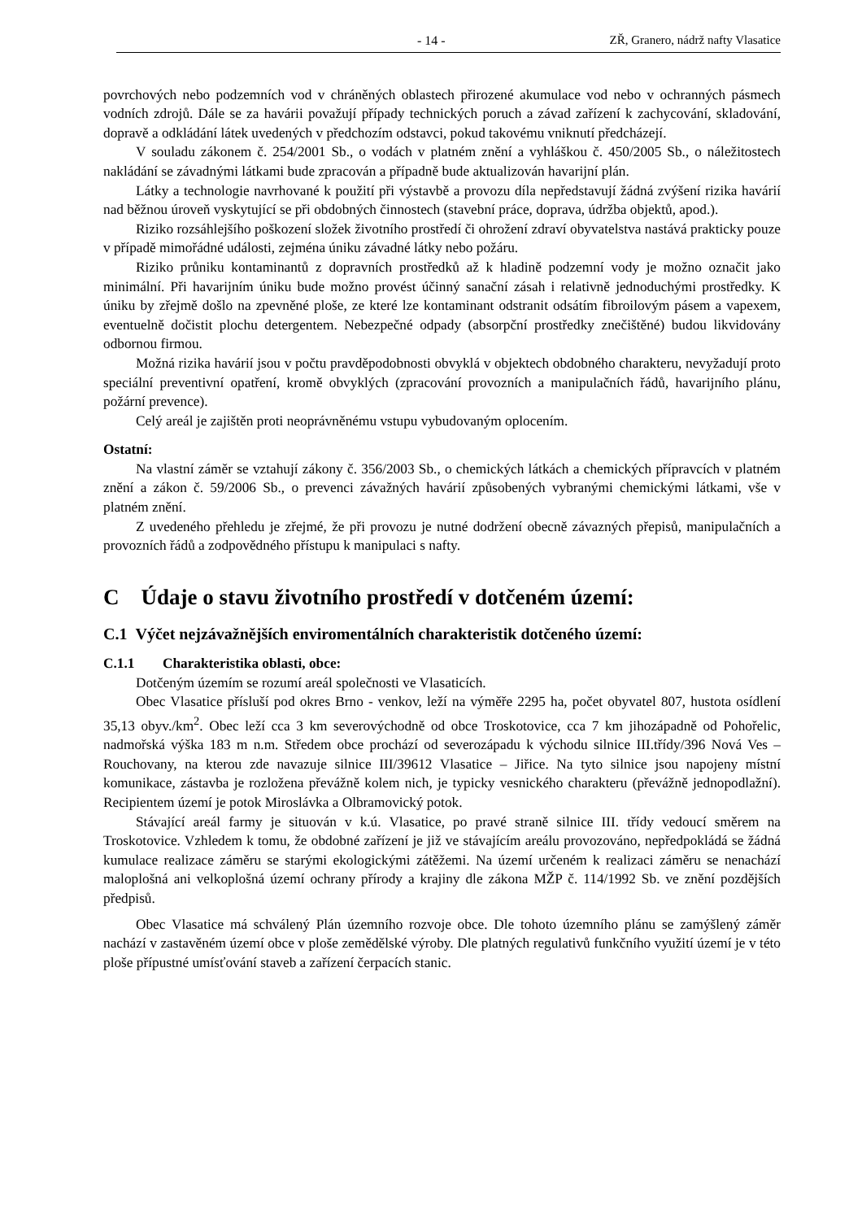- 14 - ZŘ, Granero, nádrž nafty Vlasatice
povrchových nebo podzemních vod v chráněných oblastech přirozené akumulace vod nebo v ochranných pásmech vodních zdrojů. Dále se za havárii považují případy technických poruch a závad zařízení k zachycování, skladování, dopravě a odkládání látek uvedených v předchozím odstavci, pokud takovému vniknutí předcházejí.
V souladu zákonem č. 254/2001 Sb., o vodách v platném znění a vyhláškou č. 450/2005 Sb., o náležitostech nakládání se závadnými látkami bude zpracován a případně bude aktualizován havarijní plán.
Látky a technologie navrhované k použití při výstavbě a provozu díla nepředstavují žádná zvýšení rizika havárií nad běžnou úroveň vyskytující se při obdobných činnostech (stavební práce, doprava, údržba objektů, apod.).
Riziko rozsáhlejšího poškození složek životního prostředí či ohrožení zdraví obyvatelstva nastává prakticky pouze v případě mimořádné události, zejména úniku závadné látky nebo požáru.
Riziko průniku kontaminantů z dopravních prostředků až k hladině podzemní vody je možno označit jako minimální. Při havarijním úniku bude možno provést účinný sanační zásah i relativně jednoduchými prostředky. K úniku by zřejmě došlo na zpevněné ploše, ze které lze kontaminant odstranit odsátím fibroilovým pásem a vapexem, eventuelně dočistit plochu detergentem. Nebezpečné odpady (absorpční prostředky znečištěné) budou likvidovány odbornou firmou.
Možná rizika havárií jsou v počtu pravděpodobnosti obvyklá v objektech obdobného charakteru, nevyžadují proto speciální preventivní opatření, kromě obvyklých (zpracování provozních a manipulačních řádů, havarijního plánu, požární prevence).
Celý areál je zajištěn proti neoprávněnému vstupu vybudovaným oplocením.
Ostatní:
Na vlastní záměr se vztahují zákony č. 356/2003 Sb., o chemických látkách a chemických přípravcích v platném znění a zákon č. 59/2006 Sb., o prevenci závažných havárií způsobených vybranými chemickými látkami, vše v platném znění.
Z uvedeného přehledu je zřejmé, že při provozu je nutné dodržení obecně závazných přepisů, manipulačních a provozních řádů a zodpovědného přístupu k manipulaci s nafty.
C Údaje o stavu životního prostředí v dotčeném území:
C.1 Výčet nejzávažnějších enviromentálních charakteristik dotčeného území:
C.1.1 Charakteristika oblasti, obce:
Dotčeným územím se rozumí areál společnosti ve Vlasaticích.
Obec Vlasatice přísluší pod okres Brno - venkov, leží na výměře 2295 ha, počet obyvatel 807, hustota osídlení 35,13 obyv./km<sup>2</sup>. Obec leží cca 3 km severovýchodně od obce Troskotovice, cca 7 km jihozápadně od Pohořelic, nadmořská výška 183 m n.m. Středem obce prochází od severozápadu k východu silnice III.třídy/396 Nová Ves – Rouchovany, na kterou zde navazuje silnice III/39612 Vlasatice – Jiřice. Na tyto silnice jsou napojeny místní komunikace, zástavba je rozložena převážně kolem nich, je typicky vesnického charakteru (převážně jednopodlažní). Recipientem území je potok Miroslávka a Olbramovický potok.
Stávající areál farmy je situován v k.ú. Vlasatice, po pravé straně silnice III. třídy vedoucí směrem na Troskotovice. Vzhledem k tomu, že obdobné zařízení je již ve stávajícím areálu provozováno, nepředpokládá se žádná kumulace realizace záměru se starými ekologickými zátěžemi. Na území určeném k realizaci záměru se nenachází maloplošná ani velkoplošná území ochrany přírody a krajiny dle zákona MŽP č. 114/1992 Sb. ve znění pozdějších předpisů.
Obec Vlasatice má schválený Plán územního rozvoje obce. Dle tohoto územního plánu se zamýšlený záměr nachází v zastavěném území obce v ploše zemědělské výroby. Dle platných regulativů funkčního využití území je v této ploše přípustné umísťování staveb a zařízení čerpacích stanic.